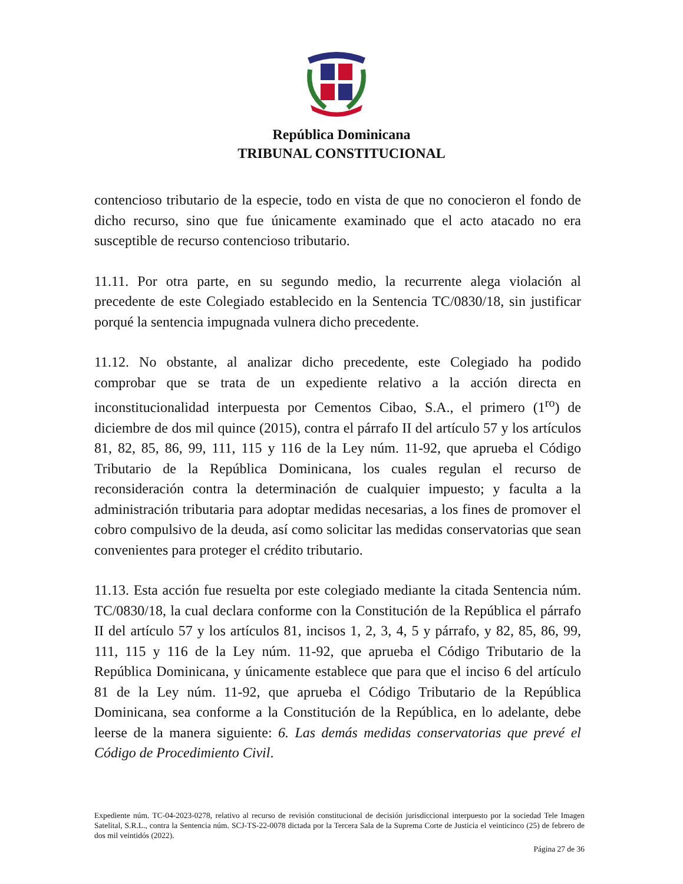República Dominicana
TRIBUNAL CONSTITUCIONAL
contencioso tributario de la especie, todo en vista de que no conocieron el fondo de dicho recurso, sino que fue únicamente examinado que el acto atacado no era susceptible de recurso contencioso tributario.
11.11. Por otra parte, en su segundo medio, la recurrente alega violación al precedente de este Colegiado establecido en la Sentencia TC/0830/18, sin justificar porqué la sentencia impugnada vulnera dicho precedente.
11.12. No obstante, al analizar dicho precedente, este Colegiado ha podido comprobar que se trata de un expediente relativo a la acción directa en inconstitucionalidad interpuesta por Cementos Cibao, S.A., el primero (1<sup>ro</sup>) de diciembre de dos mil quince (2015), contra el párrafo II del artículo 57 y los artículos 81, 82, 85, 86, 99, 111, 115 y 116 de la Ley núm. 11-92, que aprueba el Código Tributario de la República Dominicana, los cuales regulan el recurso de reconsideración contra la determinación de cualquier impuesto; y faculta a la administración tributaria para adoptar medidas necesarias, a los fines de promover el cobro compulsivo de la deuda, así como solicitar las medidas conservatorias que sean convenientes para proteger el crédito tributario.
11.13. Esta acción fue resuelta por este colegiado mediante la citada Sentencia núm. TC/0830/18, la cual declara conforme con la Constitución de la República el párrafo II del artículo 57 y los artículos 81, incisos 1, 2, 3, 4, 5 y párrafo, y 82, 85, 86, 99, 111, 115 y 116 de la Ley núm. 11-92, que aprueba el Código Tributario de la República Dominicana, y únicamente establece que para que el inciso 6 del artículo 81 de la Ley núm. 11-92, que aprueba el Código Tributario de la República Dominicana, sea conforme a la Constitución de la República, en lo adelante, debe leerse de la manera siguiente: 6. Las demás medidas conservatorias que prevé el Código de Procedimiento Civil.
Expediente núm. TC-04-2023-0278, relativo al recurso de revisión constitucional de decisión jurisdiccional interpuesto por la sociedad Tele Imagen Satelital, S.R.L., contra la Sentencia núm. SCJ-TS-22-0078 dictada por la Tercera Sala de la Suprema Corte de Justicia el veinticinco (25) de febrero de dos mil veintidós (2022).
Página 27 de 36